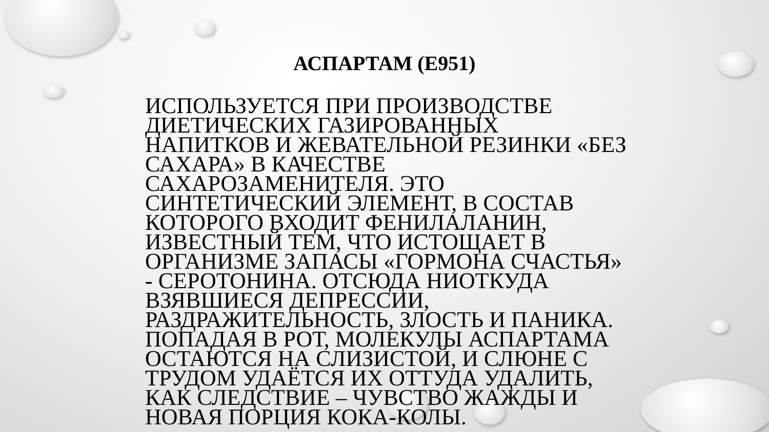АСПАРТАМ (Е951)
ИСПОЛЬЗУЕТСЯ ПРИ ПРОИЗВОДСТВЕ ДИЕТИЧЕСКИХ ГАЗИРОВАННЫХ НАПИТКОВ И ЖЕВАТЕЛЬНОЙ РЕЗИНКИ «БЕЗ САХАРА» В КАЧЕСТВЕ САХАРОЗАМЕНИТЕЛЯ. ЭТО СИНТЕТИЧЕСКИЙ ЭЛЕМЕНТ, В СОСТАВ КОТОРОГО ВХОДИТ ФЕНИЛАЛАНИН, ИЗВЕСТНЫЙ ТЕМ, ЧТО ИСТОЩАЕТ В ОРГАНИЗМЕ ЗАПАСЫ «ГОРМОНА СЧАСТЬЯ» - СЕРОТОНИНА. ОТСЮДА НИОТКУДА ВЗЯВШИЕСЯ ДЕПРЕССИИ, РАЗДРАЖИТЕЛЬНОСТЬ, ЗЛОСТЬ И ПАНИКА. ПОПАДАЯ В РОТ, МОЛЕКУЛЫ АСПАРТАМА ОСТАЮТСЯ НА СЛИЗИСТОЙ, И СЛЮНЕ С ТРУДОМ УДАЁТСЯ ИХ ОТТУДА УДАЛИТЬ, КАК СЛЕДСТВИЕ – ЧУВСТВО ЖАЖДЫ И НОВАЯ ПОРЦИЯ КОКА-КОЛЫ.